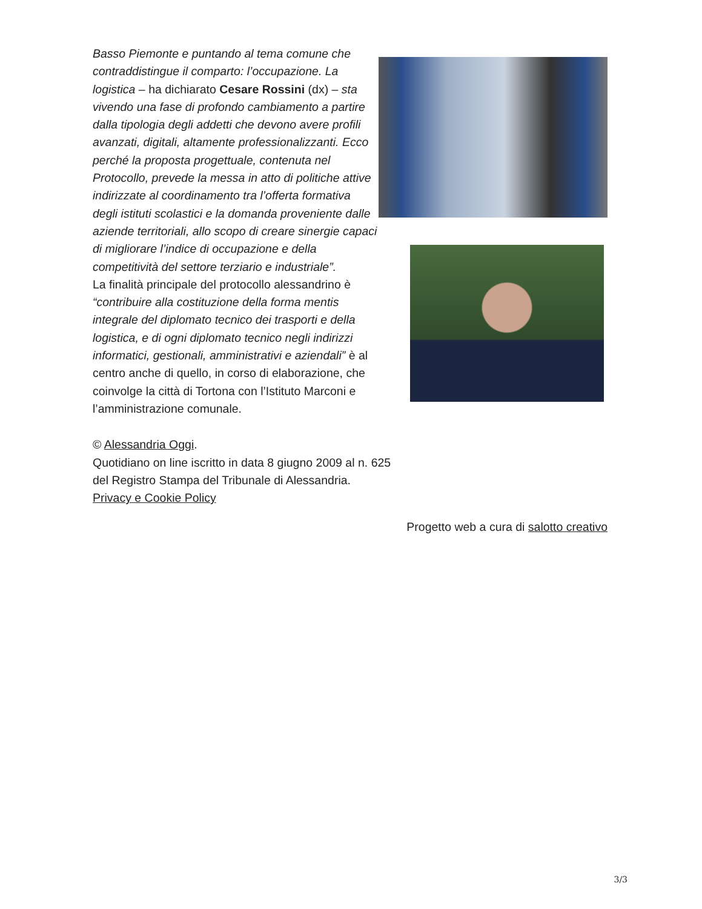Basso Piemonte e puntando al tema comune che contraddistingue il comparto: l’occupazione. La logistica – ha dichiarato Cesare Rossini (dx) – sta vivendo una fase di profondo cambiamento a partire dalla tipologia degli addetti che devono avere profili avanzati, digitali, altamente professionalizzanti. Ecco perché la proposta progettuale, contenuta nel Protocollo, prevede la messa in atto di politiche attive indirizzate al coordinamento tra l’offerta formativa degli istituti scolastici e la domanda proveniente dalle aziende territoriali, allo scopo di creare sinergie capaci di migliorare l’indice di occupazione e della competitività del settore terziario e industriale”.
La finalità principale del protocollo alessandrino è “contribuire alla costituzione della forma mentis integrale del diplomato tecnico dei trasporti e della logistica, e di ogni diplomato tecnico negli indirizzi informatici, gestionali, amministrativi e aziendali” è al centro anche di quello, in corso di elaborazione, che coinvolge la città di Tortona con l’Istituto Marconi e l’amministrazione comunale.
© Alessandria Oggi.
Quotidiano on line iscritto in data 8 giugno 2009 al n. 625
del Registro Stampa del Tribunale di Alessandria.
Privacy e Cookie Policy
Progetto web a cura di salotto creativo
3/3